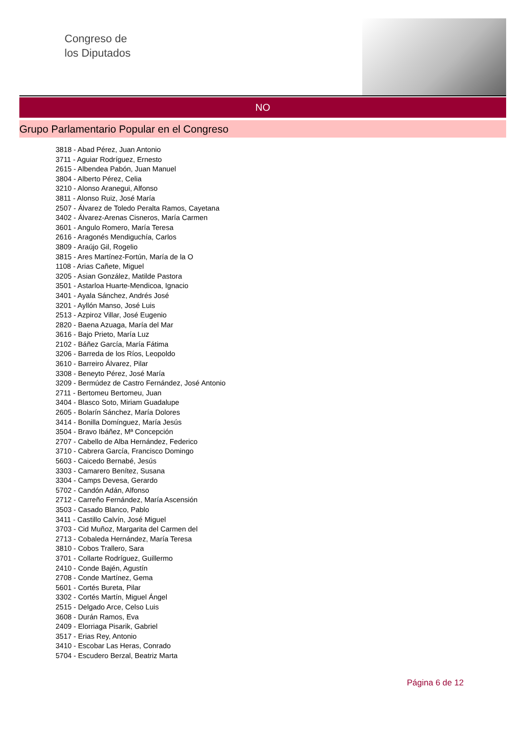Congreso de
los Diputados
NO
Grupo Parlamentario Popular en el Congreso
3818 - Abad Pérez, Juan Antonio
3711 - Aguiar Rodríguez, Ernesto
2615 - Albendea Pabón, Juan Manuel
3804 - Alberto Pérez, Celia
3210 - Alonso Aranegui, Alfonso
3811 - Alonso Ruiz, José María
2507 - Álvarez de Toledo Peralta Ramos, Cayetana
3402 - Álvarez-Arenas Cisneros, María Carmen
3601 - Angulo Romero, María Teresa
2616 - Aragonés Mendiguchía, Carlos
3809 - Araújo Gil, Rogelio
3815 - Ares Martínez-Fortún, María de la O
1108 - Arias Cañete, Miguel
3205 - Asian González, Matilde Pastora
3501 - Astarloa Huarte-Mendicoa, Ignacio
3401 - Ayala Sánchez, Andrés José
3201 - Ayllón Manso, José Luis
2513 - Azpiroz Villar, José Eugenio
2820 - Baena Azuaga, María del Mar
3616 - Bajo Prieto, María Luz
2102 - Báñez García, María Fátima
3206 - Barreda de los Ríos, Leopoldo
3610 - Barreiro Álvarez, Pilar
3308 - Beneyto Pérez, José María
3209 - Bermúdez de Castro Fernández, José Antonio
2711 - Bertomeu Bertomeu, Juan
3404 - Blasco Soto, Miriam Guadalupe
2605 - Bolarín Sánchez, María Dolores
3414 - Bonilla Domínguez, María Jesús
3504 - Bravo Ibáñez, Mª Concepción
2707 - Cabello de Alba Hernández, Federico
3710 - Cabrera García, Francisco Domingo
5603 - Caicedo Bernabé, Jesús
3303 - Camarero Benítez, Susana
3304 - Camps Devesa, Gerardo
5702 - Candón Adán, Alfonso
2712 - Carreño Fernández, María Ascensión
3503 - Casado Blanco, Pablo
3411 - Castillo Calvín, José Miguel
3703 - Cid Muñoz, Margarita del Carmen del
2713 - Cobaleda Hernández, María Teresa
3810 - Cobos Trallero, Sara
3701 - Collarte Rodríguez, Guillermo
2410 - Conde Bajén, Agustín
2708 - Conde Martínez, Gema
5601 - Cortés Bureta, Pilar
3302 - Cortés Martín, Miguel Ángel
2515 - Delgado Arce, Celso Luis
3608 - Durán Ramos, Eva
2409 - Elorriaga Pisarik, Gabriel
3517 - Erias Rey, Antonio
3410 - Escobar Las Heras, Conrado
5704 - Escudero Berzal, Beatriz Marta
Página 6 de 12